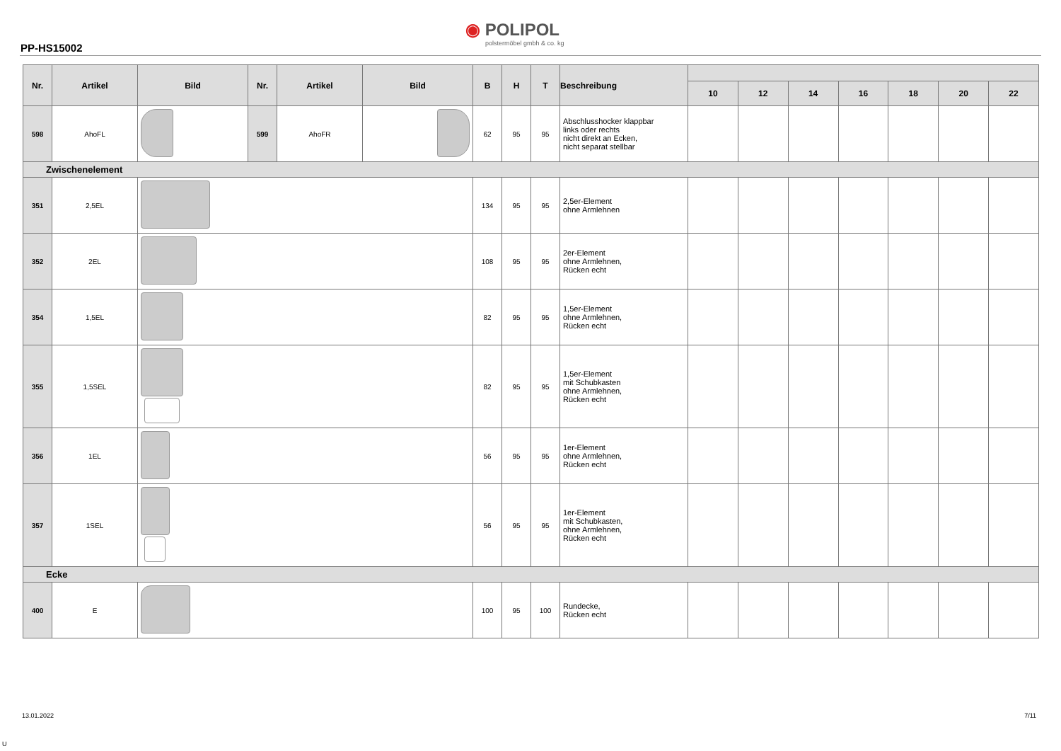PP-HS15002
◉ POLIPOL
polstermöbel gmbh & co. kg
| Nr. | Artikel | Bild | Nr. | Artikel | Bild | B | H | T | Beschreibung | | | | | | | |
| --- | --- | --- | --- | --- | --- | --- | --- | --- | --- | --- | --- | --- | --- | --- | --- | --- |
| | | | | | | | | | | 10 | 12 | 14 | 16 | 18 | 20 | 22 |
| 598 | AhoFL | | 599 | AhoFR | | 62 | 95 | 95 | Abschlusshocker klappbar links oder rechts nicht direkt an Ecken, nicht separat stellbar | | | | | | | |
| Zwischenelement | | | | | | | | | | | | | | | | |
| 351 | 2,5EL | | | | | 134 | 95 | 95 | 2,5er-Element ohne Armlehnen | | | | | | | |
| 352 | 2EL | | | | | 108 | 95 | 95 | 2er-Element ohne Armlehnen, Rücken echt | | | | | | | |
| 354 | 1,5EL | | | | | 82 | 95 | 95 | 1,5er-Element ohne Armlehnen, Rücken echt | | | | | | | |
| 355 | 1,5SEL | | | | | 82 | 95 | 95 | 1,5er-Element mit Schubkasten ohne Armlehnen, Rücken echt | | | | | | | |
| 356 | 1EL | | | | | 56 | 95 | 95 | 1er-Element ohne Armlehnen, Rücken echt | | | | | | | |
| 357 | 1SEL | | | | | 56 | 95 | 95 | 1er-Element mit Schubkasten, ohne Armlehnen, Rücken echt | | | | | | | |
| Ecke | | | | | | | | | | | | | | | | |
| 400 | E | | | | | 100 | 95 | 100 | Rundecke, Rücken echt | | | | | | | |
13.01.2022 7/11
U